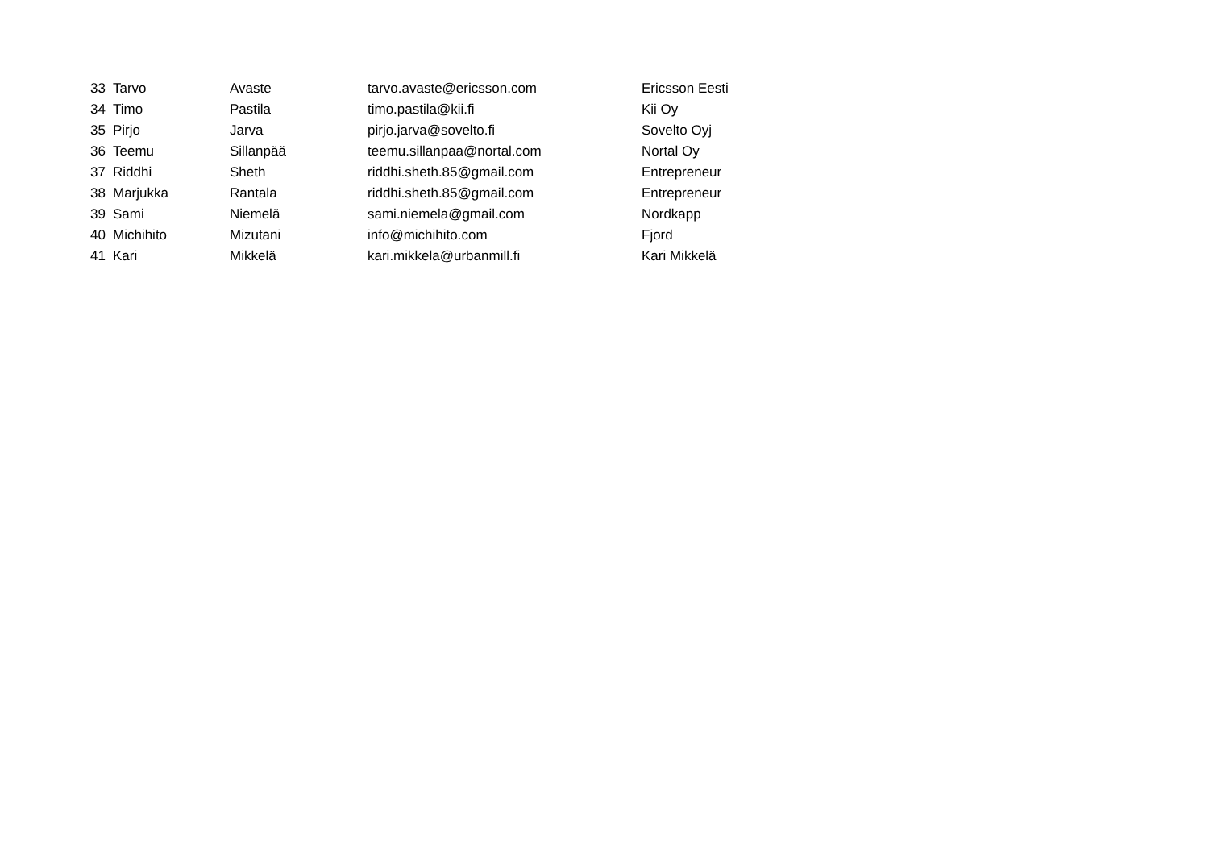| 33 | Tarvo | Avaste | tarvo.avaste@ericsson.com | Ericsson Eesti |
| 34 | Timo | Pastila | timo.pastila@kii.fi | Kii Oy |
| 35 | Pirjo | Jarva | pirjo.jarva@sovelto.fi | Sovelto Oyj |
| 36 | Teemu | Sillanpää | teemu.sillanpaa@nortal.com | Nortal Oy |
| 37 | Riddhi | Sheth | riddhi.sheth.85@gmail.com | Entrepreneur |
| 38 | Marjukka | Rantala | riddhi.sheth.85@gmail.com | Entrepreneur |
| 39 | Sami | Niemelä | sami.niemela@gmail.com | Nordkapp |
| 40 | Michihito | Mizutani | info@michihito.com | Fjord |
| 41 | Kari | Mikkelä | kari.mikkela@urbanmill.fi | Kari Mikkelä |